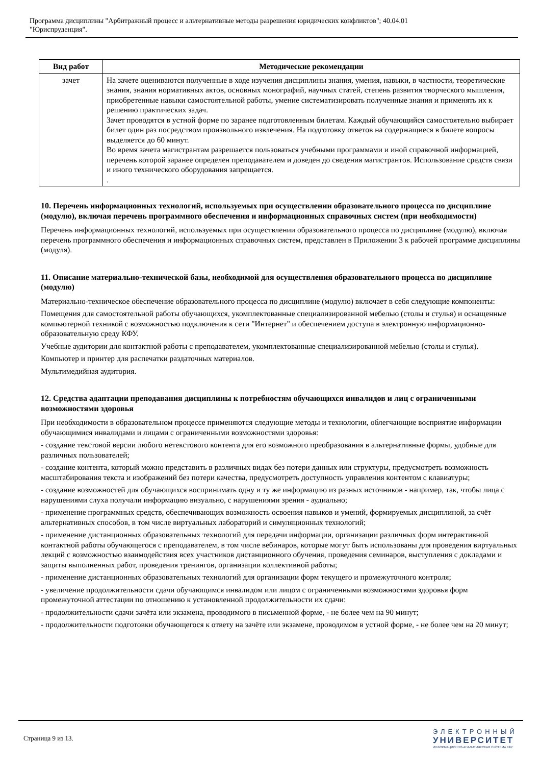Программа дисциплины "Арбитражный процесс и альтернативные методы разрешения юридических конфликтов"; 40.04.01
"Юриспруденция".
| Вид работ | Методические рекомендации |
| --- | --- |
| зачет | На зачете оцениваются полученные в ходе изучения дисциплины знания, умения, навыки, в частности, теоретические знания, знания нормативных актов, основных монографий, научных статей, степень развития творческого мышления, приобретенные навыки самостоятельной работы, умение систематизировать полученные знания и применять их к решению практических задач. Зачет проводятся в устной форме по заранее подготовленным билетам. Каждый обучающийся самостоятельно выбирает билет один раз посредством произвольного извлечения. На подготовку ответов на содержащиеся в билете вопросы выделяется до 60 минут. Во время зачета магистрантам разрешается пользоваться учебными программами и иной справочной информацией, перечень которой заранее определен преподавателем и доведен до сведения магистрантов. Использование средств связи и иного технического оборудования запрещается. . |
10. Перечень информационных технологий, используемых при осуществлении образовательного процесса по дисциплине (модулю), включая перечень программного обеспечения и информационных справочных систем (при необходимости)
Перечень информационных технологий, используемых при осуществлении образовательного процесса по дисциплине (модулю), включая перечень программного обеспечения и информационных справочных систем, представлен в Приложении 3 к рабочей программе дисциплины (модуля).
11. Описание материально-технической базы, необходимой для осуществления образовательного процесса по дисциплине (модулю)
Материально-техническое обеспечение образовательного процесса по дисциплине (модулю) включает в себя следующие компоненты:
Помещения для самостоятельной работы обучающихся, укомплектованные специализированной мебелью (столы и стулья) и оснащенные компьютерной техникой с возможностью подключения к сети "Интернет" и обеспечением доступа в электронную информационно-образовательную среду КФУ.
Учебные аудитории для контактной работы с преподавателем, укомплектованные специализированной мебелью (столы и стулья).
Компьютер и принтер для распечатки раздаточных материалов.
Мультимедийная аудитория.
12. Средства адаптации преподавания дисциплины к потребностям обучающихся инвалидов и лиц с ограниченными возможностями здоровья
При необходимости в образовательном процессе применяются следующие методы и технологии, облегчающие восприятие информации обучающимися инвалидами и лицами с ограниченными возможностями здоровья:
- создание текстовой версии любого нетекстового контента для его возможного преобразования в альтернативные формы, удобные для различных пользователей;
- создание контента, который можно представить в различных видах без потери данных или структуры, предусмотреть возможность масштабирования текста и изображений без потери качества, предусмотреть доступность управления контентом с клавиатуры;
- создание возможностей для обучающихся воспринимать одну и ту же информацию из разных источников - например, так, чтобы лица с нарушениями слуха получали информацию визуально, с нарушениями зрения - аудиально;
- применение программных средств, обеспечивающих возможность освоения навыков и умений, формируемых дисциплиной, за счёт альтернативных способов, в том числе виртуальных лабораторий и симуляционных технологий;
- применение дистанционных образовательных технологий для передачи информации, организации различных форм интерактивной контактной работы обучающегося с преподавателем, в том числе вебинаров, которые могут быть использованы для проведения виртуальных лекций с возможностью взаимодействия всех участников дистанционного обучения, проведения семинаров, выступления с докладами и защиты выполненных работ, проведения тренингов, организации коллективной работы;
- применение дистанционных образовательных технологий для организации форм текущего и промежуточного контроля;
- увеличение продолжительности сдачи обучающимся инвалидом или лицом с ограниченными возможностями здоровья форм промежуточной аттестации по отношению к установленной продолжительности их сдачи:
- продолжительности сдачи зачёта или экзамена, проводимого в письменной форме, - не более чем на 90 минут;
- продолжительности подготовки обучающегося к ответу на зачёте или экзамене, проводимом в устной форме, - не более чем на 20 минут;
Страница 9 из 13.
ЭЛЕКТРОННЫЙ
УНИВЕРСИТЕТ
ИНФОРМАЦИОННО-АНАЛИТИЧЕСКАЯ СИСТЕМА КФУ